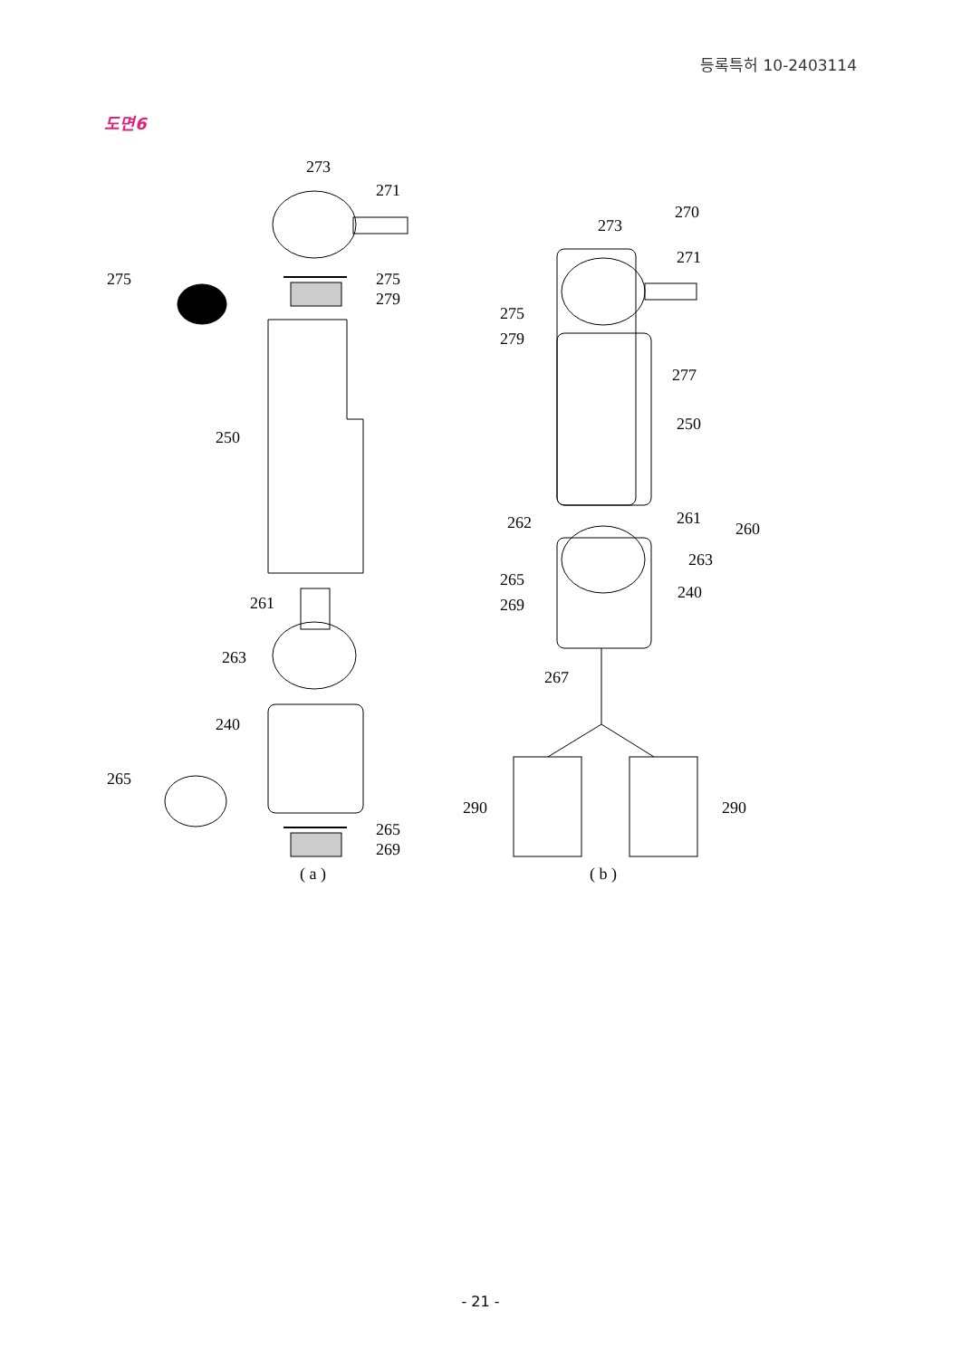등록특허 10-2403114
도면6
273
271
275
275
279
250
261
263
240
265
265
269
( a )
270
273
271
275
279
277
250
262
261
260
263
265
240
269
267
290
290
( b )
- 21 -